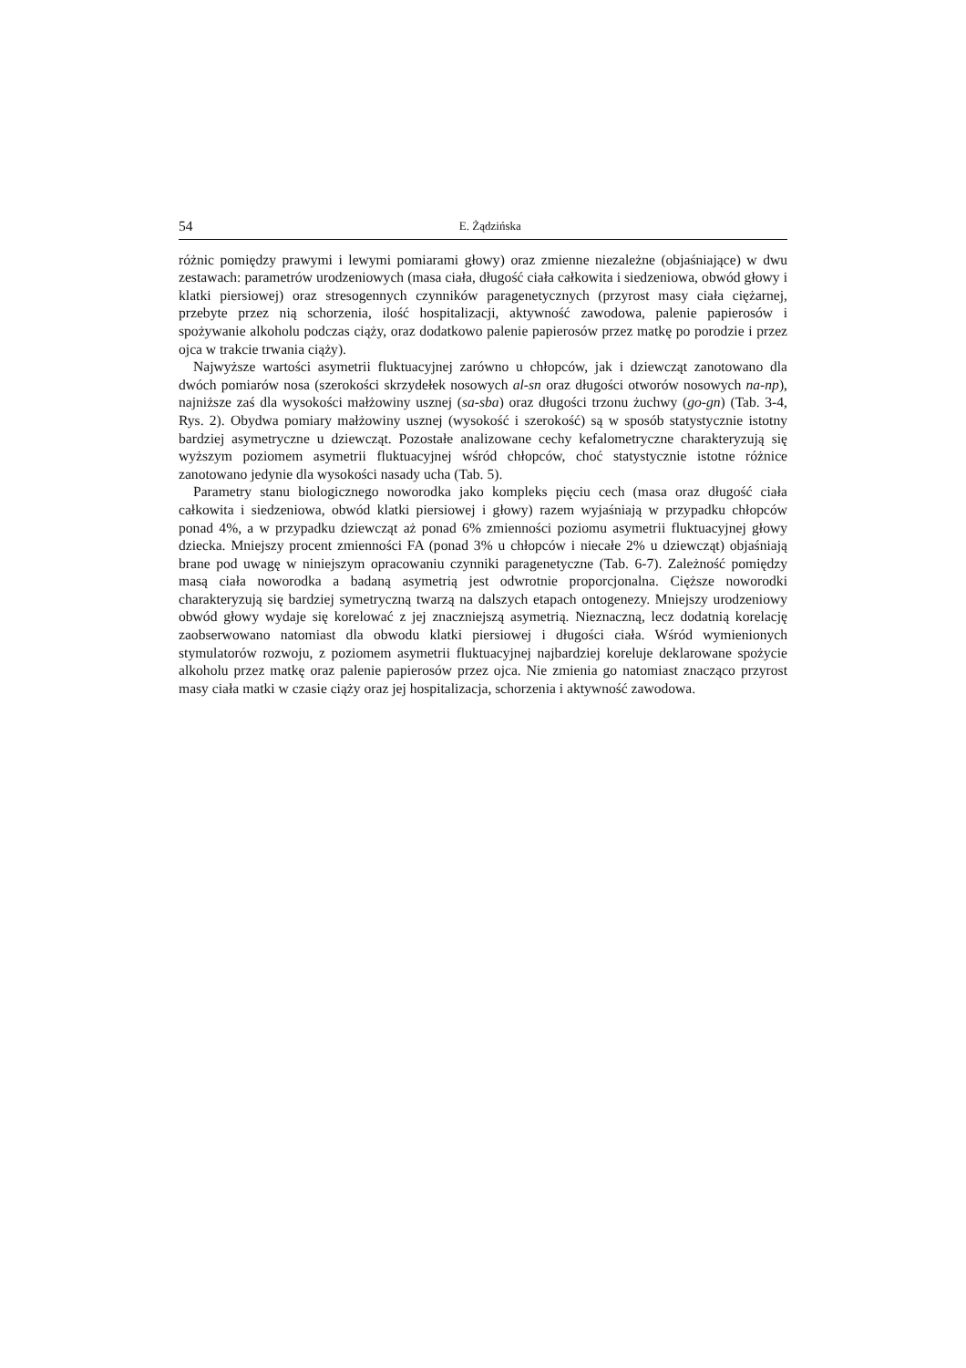54 E. Żądzińska
różnic pomiędzy prawymi i lewymi pomiarami głowy) oraz zmienne niezależne (objaśniające) w dwu zestawach: parametrów urodzeniowych (masa ciała, długość ciała całkowita i siedzeniowa, obwód głowy i klatki piersiowej) oraz stresogennych czynników paragenetycznych (przyrost masy ciała ciężarnej, przebyte przez nią schorzenia, ilość hospitalizacji, aktywność zawodowa, palenie papierosów i spożywanie alkoholu podczas ciąży, oraz dodatkowo palenie papierosów przez matkę po porodzie i przez ojca w trakcie trwania ciąży).
Najwyższe wartości asymetrii fluktuacyjnej zarówno u chłopców, jak i dziewcząt zanotowano dla dwóch pomiarów nosa (szerokości skrzydełek nosowych al-sn oraz długości otworów nosowych na-np), najniższe zaś dla wysokości małżowiny usznej (sa-sba) oraz długości trzonu żuchwy (go-gn) (Tab. 3-4, Rys. 2). Obydwa pomiary małżowiny usznej (wysokość i szerokość) są w sposób statystycznie istotny bardziej asymetryczne u dziewcząt. Pozostałe analizowane cechy kefalometryczne charakteryzują się wyższym poziomem asymetrii fluktuacyjnej wśród chłopców, choć statystycznie istotne różnice zanotowano jedynie dla wysokości nasady ucha (Tab. 5).
Parametry stanu biologicznego noworodka jako kompleks pięciu cech (masa oraz długość ciała całkowita i siedzeniowa, obwód klatki piersiowej i głowy) razem wyjaśniają w przypadku chłopców ponad 4%, a w przypadku dziewcząt aż ponad 6% zmienności poziomu asymetrii fluktuacyjnej głowy dziecka. Mniejszy procent zmienności FA (ponad 3% u chłopców i niecałe 2% u dziewcząt) objaśniają brane pod uwagę w niniejszym opracowaniu czynniki paragenetyczne (Tab. 6-7). Zależność pomiędzy masą ciała noworodka a badaną asymetrią jest odwrotnie proporcjonalna. Cięższe noworodki charakteryzują się bardziej symetryczną twarzą na dalszych etapach ontogenezy. Mniejszy urodzeniowy obwód głowy wydaje się korelować z jej znaczniejszą asymetrią. Nieznaczną, lecz dodatnią korelację zaobserwowano natomiast dla obwodu klatki piersiowej i długości ciała. Wśród wymienionych stymulatorów rozwoju, z poziomem asymetrii fluktuacyjnej najbardziej koreluje deklarowane spożycie alkoholu przez matkę oraz palenie papierosów przez ojca. Nie zmienia go natomiast znacząco przyrost masy ciała matki w czasie ciąży oraz jej hospitalizacja, schorzenia i aktywność zawodowa.